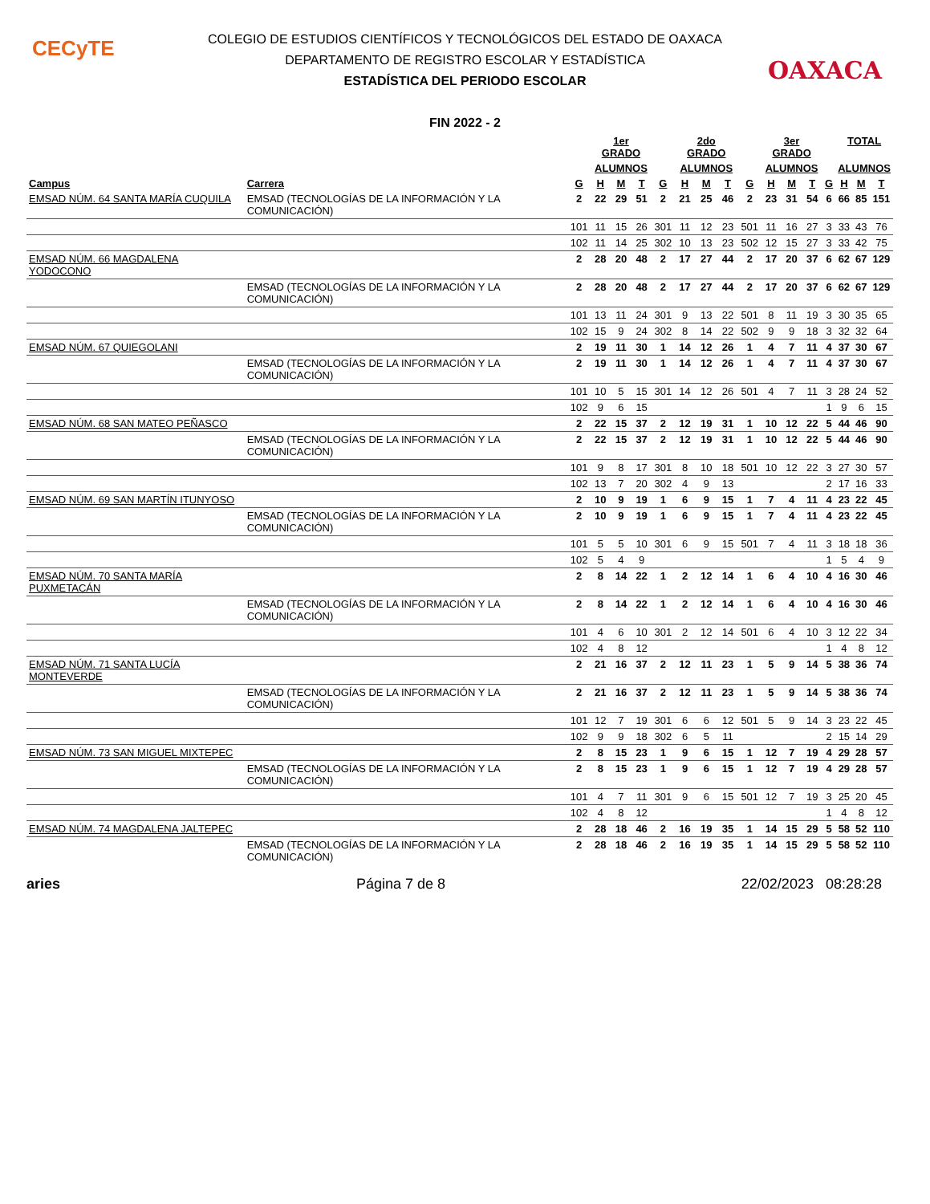CECyTE
OAXACA
COLEGIO DE ESTUDIOS CIENTÍFICOS Y TECNOLÓGICOS DEL ESTADO DE OAXACA
DEPARTAMENTO DE REGISTRO ESCOLAR Y ESTADÍSTICA
ESTADÍSTICA DEL PERIODO ESCOLAR
FIN 2022 - 2
| | | | 1er GRADO | | | | 2do GRADO | | | | 3er GRADO | | | | TOTAL | | |
| --- | --- | --- | --- | --- | --- | --- | --- | --- | --- | --- | --- | --- | --- | --- | --- | --- | --- |
| | | | ALUMNOS | | | | ALUMNOS | | | | ALUMNOS | | | | ALUMNOS | | |
| Campus | Carrera | G | H | M | T | G | H | M | T | G | H | M | T | G | H | M | T |
| EMSAD NÚM. 64 SANTA MARÍA CUQUILA | EMSAD (TECNOLOGÍAS DE LA INFORMACIÓN Y LA COMUNICACIÓN) | 2 | 22 | 29 | 51 | 2 | 21 | 25 | 46 | 2 | 23 | 31 | 54 | 6 | 66 | 85 | 151 |
| | | 101 | 11 | 15 | 26 | 301 | 11 | 12 | 23 | 501 | 11 | 16 | 27 | 3 | 33 | 43 | 76 |
| | | 102 | 11 | 14 | 25 | 302 | 10 | 13 | 23 | 502 | 12 | 15 | 27 | 3 | 33 | 42 | 75 |
| EMSAD NÚM. 66 MAGDALENA YODOCONO | | 2 | 28 | 20 | 48 | 2 | 17 | 27 | 44 | 2 | 17 | 20 | 37 | 6 | 62 | 67 | 129 |
| | EMSAD (TECNOLOGÍAS DE LA INFORMACIÓN Y LA COMUNICACIÓN) | 2 | 28 | 20 | 48 | 2 | 17 | 27 | 44 | 2 | 17 | 20 | 37 | 6 | 62 | 67 | 129 |
| | | 101 | 13 | 11 | 24 | 301 | 9 | 13 | 22 | 501 | 8 | 11 | 19 | 3 | 30 | 35 | 65 |
| | | 102 | 15 | 9 | 24 | 302 | 8 | 14 | 22 | 502 | 9 | 9 | 18 | 3 | 32 | 32 | 64 |
| EMSAD NÚM. 67 QUIEGOLANI | | 2 | 19 | 11 | 30 | 1 | 14 | 12 | 26 | 1 | 4 | 7 | 11 | 4 | 37 | 30 | 67 |
| | EMSAD (TECNOLOGÍAS DE LA INFORMACIÓN Y LA COMUNICACIÓN) | 2 | 19 | 11 | 30 | 1 | 14 | 12 | 26 | 1 | 4 | 7 | 11 | 4 | 37 | 30 | 67 |
| | | 101 | 10 | 5 | 15 | 301 | 14 | 12 | 26 | 501 | 4 | 7 | 11 | 3 | 28 | 24 | 52 |
| | | 102 | 9 | 6 | 15 | | | | | | | | | 1 | 9 | 6 | 15 |
| EMSAD NÚM. 68 SAN MATEO PEÑASCO | | 2 | 22 | 15 | 37 | 2 | 12 | 19 | 31 | 1 | 10 | 12 | 22 | 5 | 44 | 46 | 90 |
| | EMSAD (TECNOLOGÍAS DE LA INFORMACIÓN Y LA COMUNICACIÓN) | 2 | 22 | 15 | 37 | 2 | 12 | 19 | 31 | 1 | 10 | 12 | 22 | 5 | 44 | 46 | 90 |
| | | 101 | 9 | 8 | 17 | 301 | 8 | 10 | 18 | 501 | 10 | 12 | 22 | 3 | 27 | 30 | 57 |
| | | 102 | 13 | 7 | 20 | 302 | 4 | 9 | 13 | | | | | 2 | 17 | 16 | 33 |
| EMSAD NÚM. 69 SAN MARTÍN ITUNYOSO | | 2 | 10 | 9 | 19 | 1 | 6 | 9 | 15 | 1 | 7 | 4 | 11 | 4 | 23 | 22 | 45 |
| | EMSAD (TECNOLOGÍAS DE LA INFORMACIÓN Y LA COMUNICACIÓN) | 2 | 10 | 9 | 19 | 1 | 6 | 9 | 15 | 1 | 7 | 4 | 11 | 4 | 23 | 22 | 45 |
| | | 101 | 5 | 5 | 10 | 301 | 6 | 9 | 15 | 501 | 7 | 4 | 11 | 3 | 18 | 18 | 36 |
| | | 102 | 5 | 4 | 9 | | | | | | | | | 1 | 5 | 4 | 9 |
| EMSAD NÚM. 70 SANTA MARÍA PUXMETACÁN | | 2 | 8 | 14 | 22 | 1 | 2 | 12 | 14 | 1 | 6 | 4 | 10 | 4 | 16 | 30 | 46 |
| | EMSAD (TECNOLOGÍAS DE LA INFORMACIÓN Y LA COMUNICACIÓN) | 2 | 8 | 14 | 22 | 1 | 2 | 12 | 14 | 1 | 6 | 4 | 10 | 4 | 16 | 30 | 46 |
| | | 101 | 4 | 6 | 10 | 301 | 2 | 12 | 14 | 501 | 6 | 4 | 10 | 3 | 12 | 22 | 34 |
| | | 102 | 4 | 8 | 12 | | | | | | | | | 1 | 4 | 8 | 12 |
| EMSAD NÚM. 71 SANTA LUCÍA MONTEVERDE | | 2 | 21 | 16 | 37 | 2 | 12 | 11 | 23 | 1 | 5 | 9 | 14 | 5 | 38 | 36 | 74 |
| | EMSAD (TECNOLOGÍAS DE LA INFORMACIÓN Y LA COMUNICACIÓN) | 2 | 21 | 16 | 37 | 2 | 12 | 11 | 23 | 1 | 5 | 9 | 14 | 5 | 38 | 36 | 74 |
| | | 101 | 12 | 7 | 19 | 301 | 6 | 6 | 12 | 501 | 5 | 9 | 14 | 3 | 23 | 22 | 45 |
| | | 102 | 9 | 9 | 18 | 302 | 6 | 5 | 11 | | | | | 2 | 15 | 14 | 29 |
| EMSAD NÚM. 73 SAN MIGUEL MIXTEPEC | | 2 | 8 | 15 | 23 | 1 | 9 | 6 | 15 | 1 | 12 | 7 | 19 | 4 | 29 | 28 | 57 |
| | EMSAD (TECNOLOGÍAS DE LA INFORMACIÓN Y LA COMUNICACIÓN) | 2 | 8 | 15 | 23 | 1 | 9 | 6 | 15 | 1 | 12 | 7 | 19 | 4 | 29 | 28 | 57 |
| | | 101 | 4 | 7 | 11 | 301 | 9 | 6 | 15 | 501 | 12 | 7 | 19 | 3 | 25 | 20 | 45 |
| | | 102 | 4 | 8 | 12 | | | | | | | | | 1 | 4 | 8 | 12 |
| EMSAD NÚM. 74 MAGDALENA JALTEPEC | | 2 | 28 | 18 | 46 | 2 | 16 | 19 | 35 | 1 | 14 | 15 | 29 | 5 | 58 | 52 | 110 |
| | EMSAD (TECNOLOGÍAS DE LA INFORMACIÓN Y LA COMUNICACIÓN) | 2 | 28 | 18 | 46 | 2 | 16 | 19 | 35 | 1 | 14 | 15 | 29 | 5 | 58 | 52 | 110 |
aries Página 7 de 8 22/02/2023 08:28:28